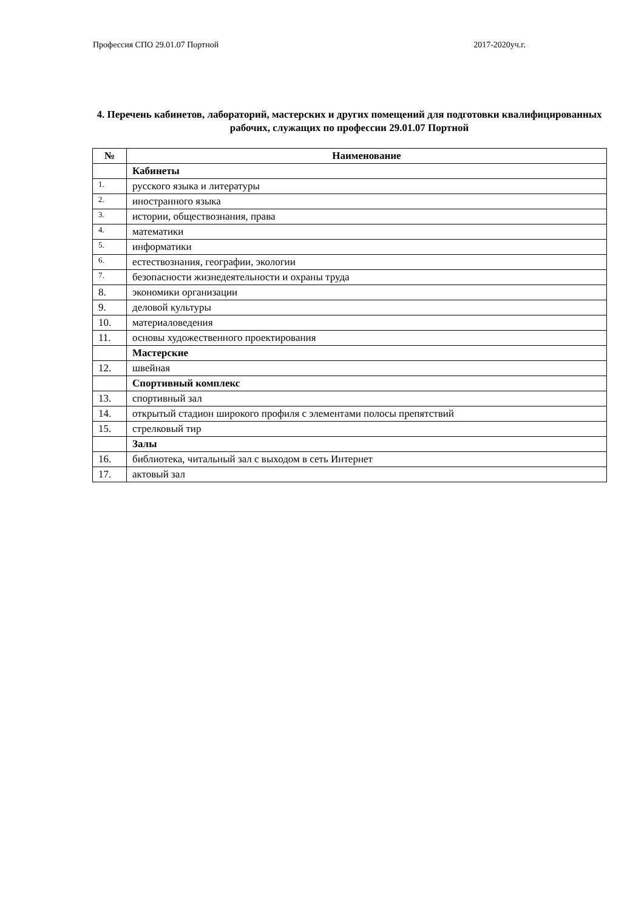Профессия СПО 29.01.07 Портной 2017-2020уч.г.
4. Перечень кабинетов, лабораторий, мастерских и других помещений для подготовки квалифицированных рабочих, служащих по профессии 29.01.07 Портной
| № | Наименование |
| --- | --- |
| | Кабинеты |
| 1. | русского языка и литературы |
| 2. | иностранного языка |
| 3. | истории, обществознания, права |
| 4. | математики |
| 5. | информатики |
| 6. | естествознания, географии, экологии |
| 7. | безопасности жизнедеятельности и охраны труда |
| 8. | экономики организации |
| 9. | деловой культуры |
| 10. | материаловедения |
| 11. | основы художественного проектирования |
| | Мастерские |
| 12. | швейная |
| | Спортивный комплекс |
| 13. | спортивный зал |
| 14. | открытый стадион широкого профиля с элементами полосы препятствий |
| 15. | стрелковый тир |
| | Залы |
| 16. | библиотека, читальный зал с выходом в сеть Интернет |
| 17. | актовый зал |